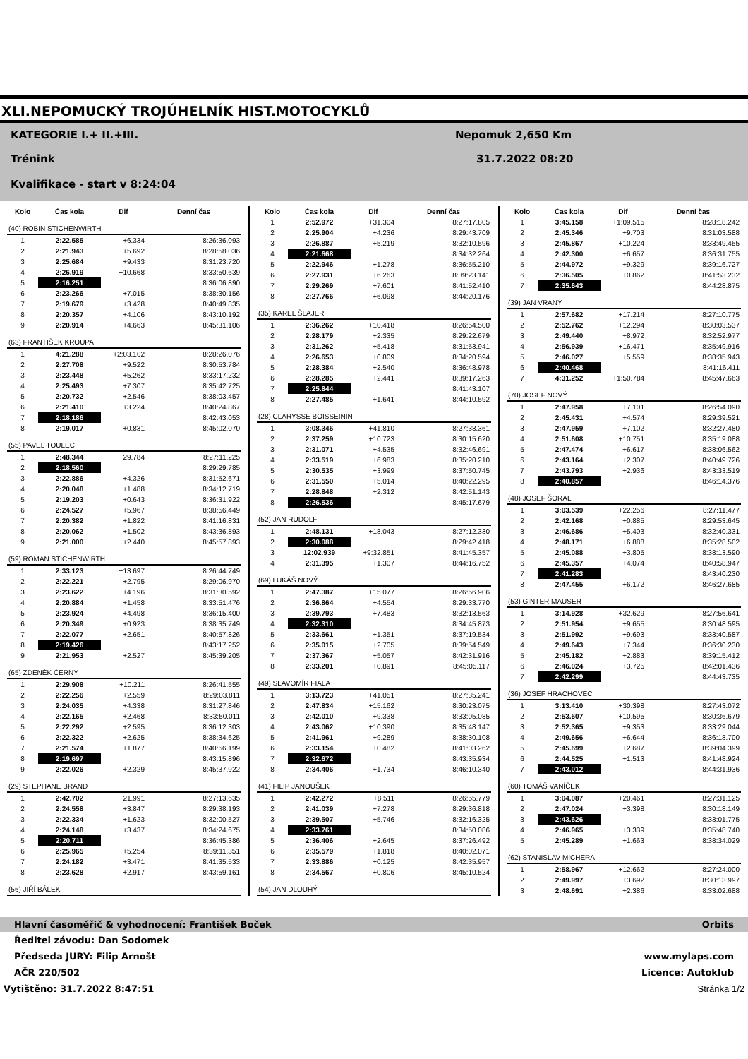XLI.NEPOMUCKÝ TROJÚHELNÍK HIST.MOTOCYKLŮ
KATEGORIE I.+ II.+III. Nepomuk 2,650 Km
Trénink 31.7.2022 08:20
Kvalifikace - start v 8:24:04
| Kolo | Čas kola | Dif | Denní čas |
| --- | --- | --- | --- |
| (40) ROBIN STICHENWIRTH | | | |
| 1 | 2:22.585 | +6.334 | 8:26:36.093 |
| 2 | 2:21.943 | +5.692 | 8:28:58.036 |
| 3 | 2:25.684 | +9.433 | 8:31:23.720 |
| 4 | 2:26.919 | +10.668 | 8:33:50.639 |
| 5 | 2:16.251 | | 8:36:06.890 |
| 6 | 2:23.266 | +7.015 | 8:38:30.156 |
| 7 | 2:19.679 | +3.428 | 8:40:49.835 |
| 8 | 2:20.357 | +4.106 | 8:43:10.192 |
| 9 | 2:20.914 | +4.663 | 8:45:31.106 |
| (63) FRANTIŠEK KROUPA | | | |
| 1 | 4:21.288 | +2:03.102 | 8:28:26.076 |
| 2 | 2:27.708 | +9.522 | 8:30:53.784 |
| 3 | 2:23.448 | +5.262 | 8:33:17.232 |
| 4 | 2:25.493 | +7.307 | 8:35:42.725 |
| 5 | 2:20.732 | +2.546 | 8:38:03.457 |
| 6 | 2:21.410 | +3.224 | 8:40:24.867 |
| 7 | 2:18.186 | | 8:42:43.053 |
| 8 | 2:19.017 | +0.831 | 8:45:02.070 |
| (55) PAVEL TOULEC | | | |
| 1 | 2:48.344 | +29.784 | 8:27:11.225 |
| 2 | 2:18.560 | | 8:29:29.785 |
| 3 | 2:22.886 | +4.326 | 8:31:52.671 |
| 4 | 2:20.048 | +1.488 | 8:34:12.719 |
| 5 | 2:19.203 | +0.643 | 8:36:31.922 |
| 6 | 2:24.527 | +5.967 | 8:38:56.449 |
| 7 | 2:20.382 | +1.822 | 8:41:16.831 |
| 8 | 2:20.062 | +1.502 | 8:43:36.893 |
| 9 | 2:21.000 | +2.440 | 8:45:57.893 |
| (59) ROMAN STICHENWIRTH | | | |
| 1 | 2:33.123 | +13.697 | 8:26:44.749 |
| 2 | 2:22.221 | +2.795 | 8:29:06.970 |
| 3 | 2:23.622 | +4.196 | 8:31:30.592 |
| 4 | 2:20.884 | +1.458 | 8:33:51.476 |
| 5 | 2:23.924 | +4.498 | 8:36:15.400 |
| 6 | 2:20.349 | +0.923 | 8:38:35.749 |
| 7 | 2:22.077 | +2.651 | 8:40:57.826 |
| 8 | 2:19.426 | | 8:43:17.252 |
| 9 | 2:21.953 | +2.527 | 8:45:39.205 |
| (65) ZDENĚK ČERNÝ | | | |
| 1 | 2:29.908 | +10.211 | 8:26:41.555 |
| 2 | 2:22.256 | +2.559 | 8:29:03.811 |
| 3 | 2:24.035 | +4.338 | 8:31:27.846 |
| 4 | 2:22.165 | +2.468 | 8:33:50.011 |
| 5 | 2:22.292 | +2.595 | 8:36:12.303 |
| 6 | 2:22.322 | +2.625 | 8:38:34.625 |
| 7 | 2:21.574 | +1.877 | 8:40:56.199 |
| 8 | 2:19.697 | | 8:43:15.896 |
| 9 | 2:22.026 | +2.329 | 8:45:37.922 |
| (29) STEPHANE BRAND | | | |
| 1 | 2:42.702 | +21.991 | 8:27:13.635 |
| 2 | 2:24.558 | +3.847 | 8:29:38.193 |
| 3 | 2:22.334 | +1.623 | 8:32:00.527 |
| 4 | 2:24.148 | +3.437 | 8:34:24.675 |
| 5 | 2:20.711 | | 8:36:45.386 |
| 6 | 2:25.965 | +5.254 | 8:39:11.351 |
| 7 | 2:24.182 | +3.471 | 8:41:35.533 |
| 8 | 2:23.628 | +2.917 | 8:43:59.161 |
| (56) JIŘÍ BÁLEK | | | |
| Kolo | Čas kola | Dif | Denní čas |
| --- | --- | --- | --- |
| 1 | 2:52.972 | +31.304 | 8:27:17.805 |
| 2 | 2:25.904 | +4.236 | 8:29:43.709 |
| 3 | 2:26.887 | +5.219 | 8:32:10.596 |
| 4 | 2:21.668 | | 8:34:32.264 |
| 5 | 2:22.946 | +1.278 | 8:36:55.210 |
| 6 | 2:27.931 | +6.263 | 8:39:23.141 |
| 7 | 2:29.269 | +7.601 | 8:41:52.410 |
| 8 | 2:27.766 | +6.098 | 8:44:20.176 |
| (35) KAREL ŠLAJER | | | |
| 1 | 2:36.262 | +10.418 | 8:26:54.500 |
| 2 | 2:28.179 | +2.335 | 8:29:22.679 |
| 3 | 2:31.262 | +5.418 | 8:31:53.941 |
| 4 | 2:26.653 | +0.809 | 8:34:20.594 |
| 5 | 2:28.384 | +2.540 | 8:36:48.978 |
| 6 | 2:28.285 | +2.441 | 8:39:17.263 |
| 7 | 2:25.844 | | 8:41:43.107 |
| 8 | 2:27.485 | +1.641 | 8:44:10.592 |
| (28) CLARYSSE BOISSEININ | | | |
| 1 | 3:08.346 | +41.810 | 8:27:38.361 |
| 2 | 2:37.259 | +10.723 | 8:30:15.620 |
| 3 | 2:31.071 | +4.535 | 8:32:46.691 |
| 4 | 2:33.519 | +6.983 | 8:35:20.210 |
| 5 | 2:30.535 | +3.999 | 8:37:50.745 |
| 6 | 2:31.550 | +5.014 | 8:40:22.295 |
| 7 | 2:28.848 | +2.312 | 8:42:51.143 |
| 8 | 2:26.536 | | 8:45:17.679 |
| (52) JAN RUDOLF | | | |
| 1 | 2:48.131 | +18.043 | 8:27:12.330 |
| 2 | 2:30.088 | | 8:29:42.418 |
| 3 | 12:02.939 | +9:32.851 | 8:41:45.357 |
| 4 | 2:31.395 | +1.307 | 8:44:16.752 |
| (69) LUKÁŠ NOVÝ | | | |
| 1 | 2:47.387 | +15.077 | 8:26:56.906 |
| 2 | 2:36.864 | +4.554 | 8:29:33.770 |
| 3 | 2:39.793 | +7.483 | 8:32:13.563 |
| 4 | 2:32.310 | | 8:34:45.873 |
| 5 | 2:33.661 | +1.351 | 8:37:19.534 |
| 6 | 2:35.015 | +2.705 | 8:39:54.549 |
| 7 | 2:37.367 | +5.057 | 8:42:31.916 |
| 8 | 2:33.201 | +0.891 | 8:45:05.117 |
| (49) SLAVOMÍR FIALA | | | |
| 1 | 3:13.723 | +41.051 | 8:27:35.241 |
| 2 | 2:47.834 | +15.162 | 8:30:23.075 |
| 3 | 2:42.010 | +9.338 | 8:33:05.085 |
| 4 | 2:43.062 | +10.390 | 8:35:48.147 |
| 5 | 2:41.961 | +9.289 | 8:38:30.108 |
| 6 | 2:33.154 | +0.482 | 8:41:03.262 |
| 7 | 2:32.672 | | 8:43:35.934 |
| 8 | 2:34.406 | +1.734 | 8:46:10.340 |
| (41) FILIP JANOUŠEK | | | |
| 1 | 2:42.272 | +8.511 | 8:26:55.779 |
| 2 | 2:41.039 | +7.278 | 8:29:36.818 |
| 3 | 2:39.507 | +5.746 | 8:32:16.325 |
| 4 | 2:33.761 | | 8:34:50.086 |
| 5 | 2:36.406 | +2.645 | 8:37:26.492 |
| 6 | 2:35.579 | +1.818 | 8:40:02.071 |
| 7 | 2:33.886 | +0.125 | 8:42:35.957 |
| 8 | 2:34.567 | +0.806 | 8:45:10.524 |
| (54) JAN DLOUHÝ | | | |
| Kolo | Čas kola | Dif | Denní čas |
| --- | --- | --- | --- |
| 1 | 3:45.158 | +1:09.515 | 8:28:18.242 |
| 2 | 2:45.346 | +9.703 | 8:31:03.588 |
| 3 | 2:45.867 | +10.224 | 8:33:49.455 |
| 4 | 2:42.300 | +6.657 | 8:36:31.755 |
| 5 | 2:44.972 | +9.329 | 8:39:16.727 |
| 6 | 2:36.505 | +0.862 | 8:41:53.232 |
| 7 | 2:35.643 | | 8:44:28.875 |
| (39) JAN VRANÝ | | | |
| 1 | 2:57.682 | +17.214 | 8:27:10.775 |
| 2 | 2:52.762 | +12.294 | 8:30:03.537 |
| 3 | 2:49.440 | +8.972 | 8:32:52.977 |
| 4 | 2:56.939 | +16.471 | 8:35:49.916 |
| 5 | 2:46.027 | +5.559 | 8:38:35.943 |
| 6 | 2:40.468 | | 8:41:16.411 |
| 7 | 4:31.252 | +1:50.784 | 8:45:47.663 |
| (70) JOSEF NOVÝ | | | |
| 1 | 2:47.958 | +7.101 | 8:26:54.090 |
| 2 | 2:45.431 | +4.574 | 8:29:39.521 |
| 3 | 2:47.959 | +7.102 | 8:32:27.480 |
| 4 | 2:51.608 | +10.751 | 8:35:19.088 |
| 5 | 2:47.474 | +6.617 | 8:38:06.562 |
| 6 | 2:43.164 | +2.307 | 8:40:49.726 |
| 7 | 2:43.793 | +2.936 | 8:43:33.519 |
| 8 | 2:40.857 | | 8:46:14.376 |
| (48) JOSEF ŠORAL | | | |
| 1 | 3:03.539 | +22.256 | 8:27:11.477 |
| 2 | 2:42.168 | +0.885 | 8:29:53.645 |
| 3 | 2:46.686 | +5.403 | 8:32:40.331 |
| 4 | 2:48.171 | +6.888 | 8:35:28.502 |
| 5 | 2:45.088 | +3.805 | 8:38:13.590 |
| 6 | 2:45.357 | +4.074 | 8:40:58.947 |
| 7 | 2:41.283 | | 8:43:40.230 |
| 8 | 2:47.455 | +6.172 | 8:46:27.685 |
| (53) GINTER MAUSER | | | |
| 1 | 3:14.928 | +32.629 | 8:27:56.641 |
| 2 | 2:51.954 | +9.655 | 8:30:48.595 |
| 3 | 2:51.992 | +9.693 | 8:33:40.587 |
| 4 | 2:49.643 | +7.344 | 8:36:30.230 |
| 5 | 2:45.182 | +2.883 | 8:39:15.412 |
| 6 | 2:46.024 | +3.725 | 8:42:01.436 |
| 7 | 2:42.299 | | 8:44:43.735 |
| (36) JOSEF HRACHOVEC | | | |
| 1 | 3:13.410 | +30.398 | 8:27:43.072 |
| 2 | 2:53.607 | +10.595 | 8:30:36.679 |
| 3 | 2:52.365 | +9.353 | 8:33:29.044 |
| 4 | 2:49.656 | +6.644 | 8:36:18.700 |
| 5 | 2:45.699 | +2.687 | 8:39:04.399 |
| 6 | 2:44.525 | +1.513 | 8:41:48.924 |
| 7 | 2:43.012 | | 8:44:31.936 |
| (60) TOMÁŠ VANÍČEK | | | |
| 1 | 3:04.087 | +20.461 | 8:27:31.125 |
| 2 | 2:47.024 | +3.398 | 8:30:18.149 |
| 3 | 2:43.626 | | 8:33:01.775 |
| 4 | 2:46.965 | +3.339 | 8:35:48.740 |
| 5 | 2:45.289 | +1.663 | 8:38:34.029 |
| (62) STANISLAV MICHERA | | | |
| 1 | 2:58.967 | +12.662 | 8:27:24.000 |
| 2 | 2:49.997 | +3.692 | 8:30:13.997 |
| 3 | 2:48.691 | +2.386 | 8:33:02.688 |
Hlavní časoměřič & vyhodnocení: František Boček Orbits
Ředitel závodu: Dan Sodomek
Předseda JURY: Filip Arnošt www.mylaps.com
AČR 220/502 Licence: Autoklub
Vytištěno: 31.7.2022 8:47:51 Stránka 1/2